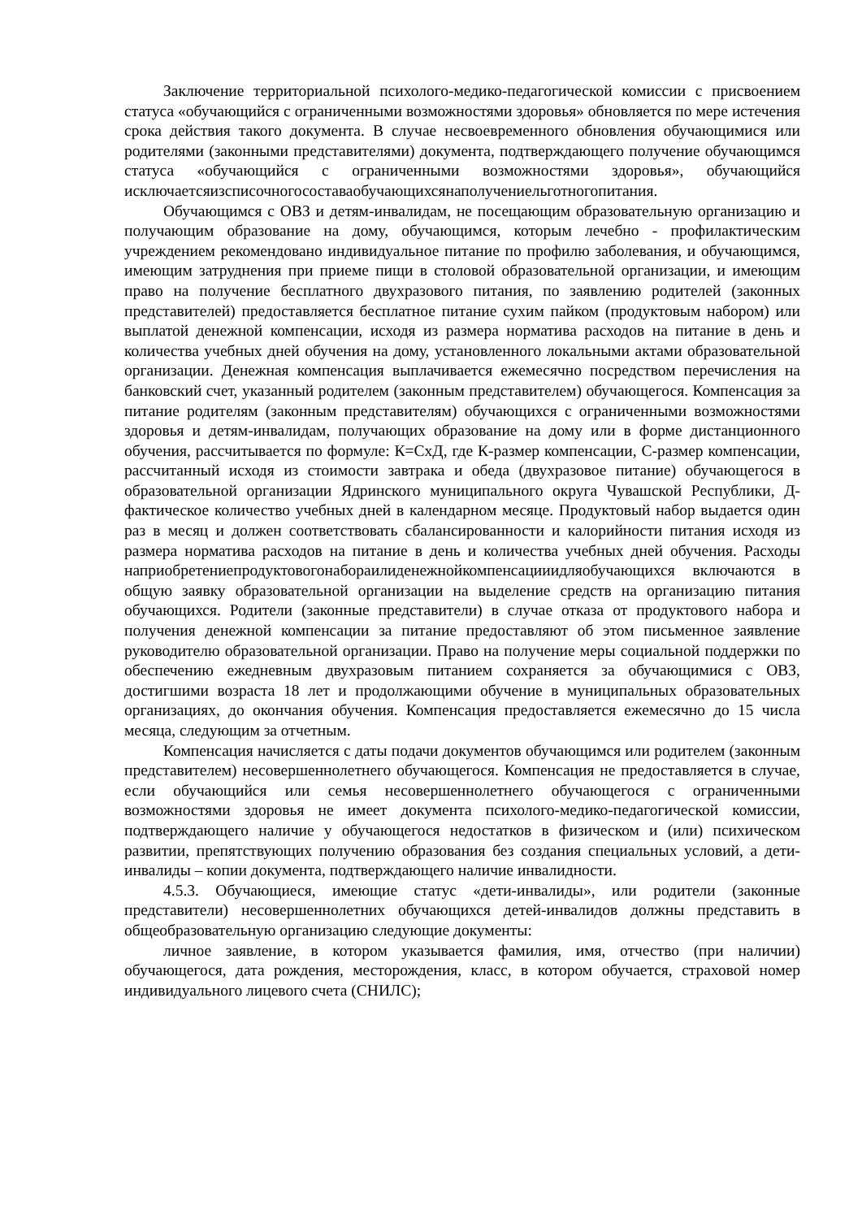Заключение территориальной психолого-медико-педагогической комиссии с присвоением статуса «обучающийся с ограниченными возможностями здоровья» обновляется по мере истечения срока действия такого документа. В случае несвоевременного обновления обучающимися или родителями (законными представителями) документа, подтверждающего получение обучающимся статуса «обучающийся с ограниченными возможностями здоровья», обучающийся исключаетсяизсписочногосоставаобучающихсянаполучениельготногопитания.
Обучающимся с ОВЗ и детям-инвалидам, не посещающим образовательную организацию и получающим образование на дому, обучающимся, которым лечебно - профилактическим учреждением рекомендовано индивидуальное питание по профилю заболевания, и обучающимся, имеющим затруднения при приеме пищи в столовой образовательной организации, и имеющим право на получение бесплатного двухразового питания, по заявлению родителей (законных представителей) предоставляется бесплатное питание сухим пайком (продуктовым набором) или выплатой денежной компенсации, исходя из размера норматива расходов на питание в день и количества учебных дней обучения на дому, установленного локальными актами образовательной организации. Денежная компенсация выплачивается ежемесячно посредством перечисления на банковский счет, указанный родителем (законным представителем) обучающегося. Компенсация за питание родителям (законным представителям) обучающихся с ограниченными возможностями здоровья и детям-инвалидам, получающих образование на дому или в форме дистанционного обучения, рассчитывается по формуле: К=СхД, где К-размер компенсации, С-размер компенсации, рассчитанный исходя из стоимости завтрака и обеда (двухразовое питание) обучающегося в образовательной организации Ядринского муниципального округа Чувашской Республики, Д-фактическое количество учебных дней в календарном месяце. Продуктовый набор выдается один раз в месяц и должен соответствовать сбалансированности и калорийности питания исходя из размера норматива расходов на питание в день и количества учебных дней обучения. Расходы наприобретениепродуктовогонабораилиденежнойкомпенсацииидляобучающихся включаются в общую заявку образовательной организации на выделение средств на организацию питания обучающихся. Родители (законные представители) в случае отказа от продуктового набора и получения денежной компенсации за питание предоставляют об этом письменное заявление руководителю образовательной организации. Право на получение меры социальной поддержки по обеспечению ежедневным двухразовым питанием сохраняется за обучающимися с ОВЗ, достигшими возраста 18 лет и продолжающими обучение в муниципальных образовательных организациях, до окончания обучения. Компенсация предоставляется ежемесячно до 15 числа месяца, следующим за отчетным.
Компенсация начисляется с даты подачи документов обучающимся или родителем (законным представителем) несовершеннолетнего обучающегося. Компенсация не предоставляется в случае, если обучающийся или семья несовершеннолетнего обучающегося с ограниченными возможностями здоровья не имеет документа психолого-медико-педагогической комиссии, подтверждающего наличие у обучающегося недостатков в физическом и (или) психическом развитии, препятствующих получению образования без создания специальных условий, а дети- инвалиды – копии документа, подтверждающего наличие инвалидности.
4.5.3. Обучающиеся, имеющие статус «дети-инвалиды», или родители (законные представители) несовершеннолетних обучающихся детей-инвалидов должны представить в общеобразовательную организацию следующие документы:
личное заявление, в котором указывается фамилия, имя, отчество (при наличии) обучающегося, дата рождения, месторождения, класс, в котором обучается, страховой номер индивидуального лицевого счета (СНИЛС);